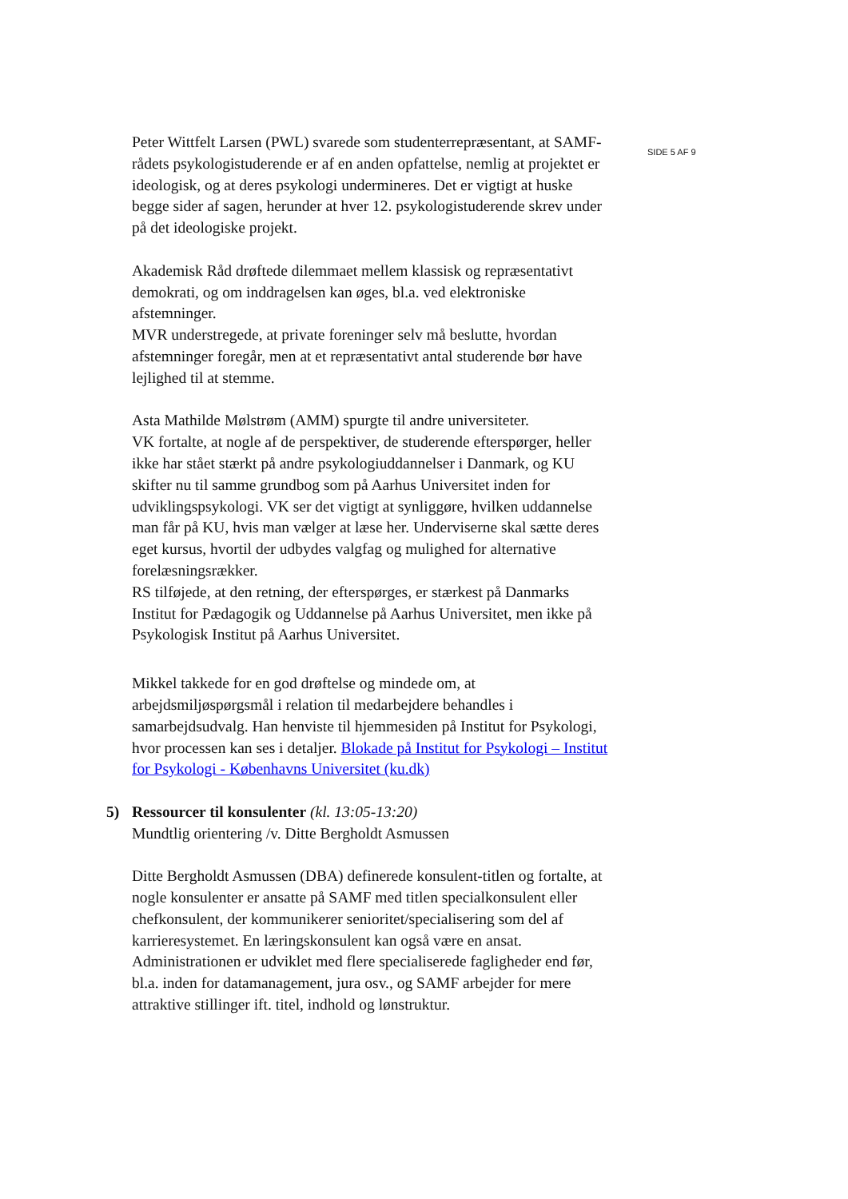Peter Wittfelt Larsen (PWL) svarede som studenterrepræsentant, at SAMF-rådets psykologistuderende er af en anden opfattelse, nemlig at projektet er ideologisk, og at deres psykologi undermineres. Det er vigtigt at huske begge sider af sagen, herunder at hver 12. psykologistuderende skrev under på det ideologiske projekt.
Akademisk Råd drøftede dilemmaet mellem klassisk og repræsentativt demokrati, og om inddragelsen kan øges, bl.a. ved elektroniske afstemninger.
MVR understregede, at private foreninger selv må beslutte, hvordan afstemninger foregår, men at et repræsentativt antal studerende bør have lejlighed til at stemme.
Asta Mathilde Mølstrøm (AMM) spurgte til andre universiteter.
VK fortalte, at nogle af de perspektiver, de studerende efterspørger, heller ikke har stået stærkt på andre psykologiuddannelser i Danmark, og KU skifter nu til samme grundbog som på Aarhus Universitet inden for udviklingspsykologi. VK ser det vigtigt at synliggøre, hvilken uddannelse man får på KU, hvis man vælger at læse her. Underviserne skal sætte deres eget kursus, hvortil der udbydes valgfag og mulighed for alternative forelæsningsrækker.
RS tilføjede, at den retning, der efterspørges, er stærkest på Danmarks Institut for Pædagogik og Uddannelse på Aarhus Universitet, men ikke på Psykologisk Institut på Aarhus Universitet.
Mikkel takkede for en god drøftelse og mindede om, at arbejdsmiljøspørgsmål i relation til medarbejdere behandles i samarbejdsudvalg. Han henviste til hjemmesiden på Institut for Psykologi, hvor processen kan ses i detaljer. Blokade på Institut for Psykologi – Institut for Psykologi - Københavns Universitet (ku.dk)
5) Ressourcer til konsulenter (kl. 13:05-13:20)
Mundtlig orientering /v. Ditte Bergholdt Asmussen
Ditte Bergholdt Asmussen (DBA) definerede konsulent-titlen og fortalte, at nogle konsulenter er ansatte på SAMF med titlen specialkonsulent eller chefkonsulent, der kommunikerer senioritet/specialisering som del af karrieresystemet. En læringskonsulent kan også være en ansat.
Administrationen er udviklet med flere specialiserede fagligheder end før, bl.a. inden for datamanagement, jura osv., og SAMF arbejder for mere attraktive stillinger ift. titel, indhold og lønstruktur.
SIDE 5 AF 9